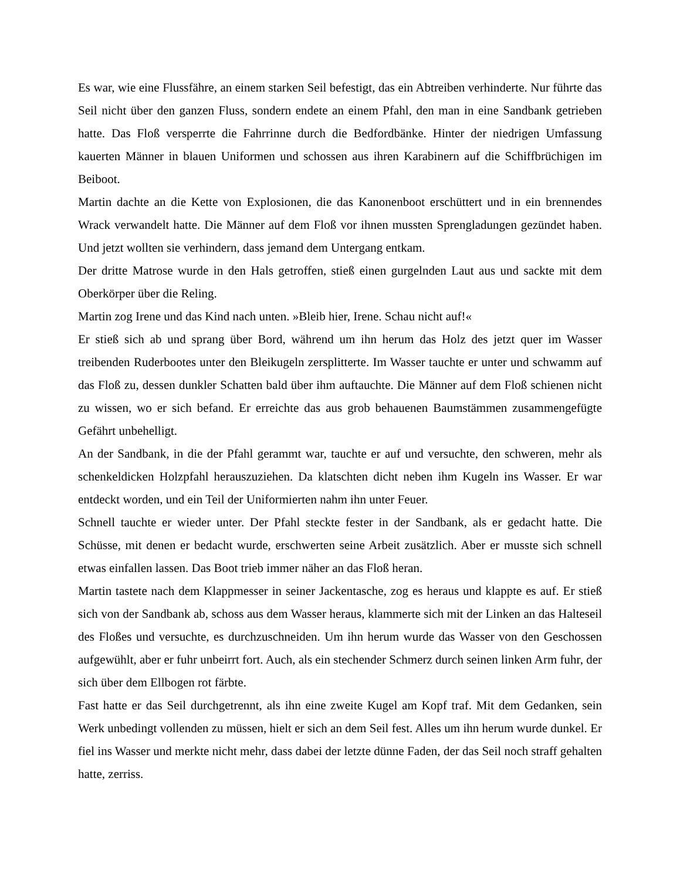Es war, wie eine Flussfähre, an einem starken Seil befestigt, das ein Abtreiben verhinderte. Nur führte das Seil nicht über den ganzen Fluss, sondern endete an einem Pfahl, den man in eine Sandbank getrieben hatte. Das Floß versperrte die Fahrrinne durch die Bedfordbänke. Hinter der niedrigen Umfassung kauerten Männer in blauen Uniformen und schossen aus ihren Karabinern auf die Schiffbrüchigen im Beiboot.
Martin dachte an die Kette von Explosionen, die das Kanonenboot erschüttert und in ein brennendes Wrack verwandelt hatte. Die Männer auf dem Floß vor ihnen mussten Sprengladungen gezündet haben. Und jetzt wollten sie verhindern, dass jemand dem Untergang entkam.
Der dritte Matrose wurde in den Hals getroffen, stieß einen gurgelnden Laut aus und sackte mit dem Oberkörper über die Reling.
Martin zog Irene und das Kind nach unten. »Bleib hier, Irene. Schau nicht auf!«
Er stieß sich ab und sprang über Bord, während um ihn herum das Holz des jetzt quer im Wasser treibenden Ruderbootes unter den Bleikugeln zersplitterte. Im Wasser tauchte er unter und schwamm auf das Floß zu, dessen dunkler Schatten bald über ihm auftauchte. Die Männer auf dem Floß schienen nicht zu wissen, wo er sich befand. Er erreichte das aus grob behauenen Baumstämmen zusammengefügte Gefährt unbehelligt.
An der Sandbank, in die der Pfahl gerammt war, tauchte er auf und versuchte, den schweren, mehr als schenkeldicken Holzpfahl herauszuziehen. Da klatschten dicht neben ihm Kugeln ins Wasser. Er war entdeckt worden, und ein Teil der Uniformierten nahm ihn unter Feuer.
Schnell tauchte er wieder unter. Der Pfahl steckte fester in der Sandbank, als er gedacht hatte. Die Schüsse, mit denen er bedacht wurde, erschwerten seine Arbeit zusätzlich. Aber er musste sich schnell etwas einfallen lassen. Das Boot trieb immer näher an das Floß heran.
Martin tastete nach dem Klappmesser in seiner Jackentasche, zog es heraus und klappte es auf. Er stieß sich von der Sandbank ab, schoss aus dem Wasser heraus, klammerte sich mit der Linken an das Halteseil des Floßes und versuchte, es durchzuschneiden. Um ihn herum wurde das Wasser von den Geschossen aufgewühlt, aber er fuhr unbeirrt fort. Auch, als ein stechender Schmerz durch seinen linken Arm fuhr, der sich über dem Ellbogen rot färbte.
Fast hatte er das Seil durchgetrennt, als ihn eine zweite Kugel am Kopf traf. Mit dem Gedanken, sein Werk unbedingt vollenden zu müssen, hielt er sich an dem Seil fest. Alles um ihn herum wurde dunkel. Er fiel ins Wasser und merkte nicht mehr, dass dabei der letzte dünne Faden, der das Seil noch straff gehalten hatte, zerriss.